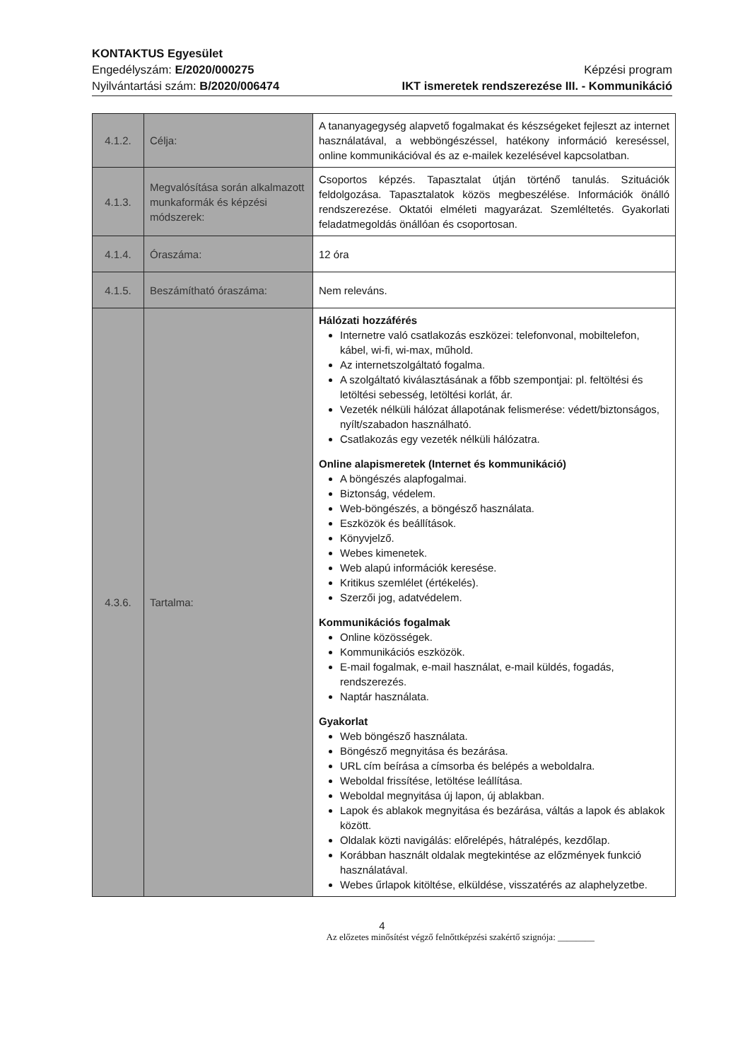KONTAKTUS Egyesület
Engedélyszám: E/2020/000275
Nyilvántartási szám: B/2020/006474
Képzési program
IKT ismeretek rendszerezése III. - Kommunikáció
| 4.1.2. | Célja: | A tananyagegység alapvető fogalmakat és készségeket fejleszt az internet használatával, a webböngészéssel, hatékony információ kereséssel, online kommunikációval és az e-mailek kezelésével kapcsolatban. |
| 4.1.3. | Megvalósítása során alkalmazott munkaformák és képzési módszerek: | Csoportos képzés. Tapasztalat útján történő tanulás. Szituációk feldolgozása. Tapasztalatok közös megbeszélése. Információk önálló rendszerezése. Oktatói elméleti magyarázat. Szemléltetés. Gyakorlati feladatmegoldás önállóan és csoportosan. |
| 4.1.4. | Óraszáma: | 12 óra |
| 4.1.5. | Beszámítható óraszáma: | Nem releváns. |
| 4.3.6. | Tartalma: | Hálózati hozzáférés Internetre való csatlakozás eszközei: telefonvonal, mobiltelefon, kábel, wi-fi, wi-max, műhold. Az internetszolgáltató fogalma. A szolgáltató kiválasztásának a főbb szempontjai: pl. feltöltési és letöltési sebesség, letöltési korlát, ár. Vezeték nélküli hálózat állapotának felismerése: védett/biztonságos, nyílt/szabadon használható. Csatlakozás egy vezeték nélküli hálózatra. Online alapismeretek (Internet és kommunikáció) A böngészés alapfogalmai. Biztonság, védelem. Web-böngészés, a böngésző használata. Eszközök és beállítások. Könyvjelző. Webes kimenetek. Web alapú információk keresése. Kritikus szemlélet (értékelés). Szerzői jog, adatvédelem. Kommunikációs fogalmak Online közösségek. Kommunikációs eszközök. E-mail fogalmak, e-mail használat, e-mail küldés, fogadás, rendszerezés. Naptár használata. Gyakorlat Web böngésző használata. Böngésző megnyitása és bezárása. URL cím beírása a címsorba és belépés a weboldalra. Weboldal frissítése, letöltése leállítása. Weboldal megnyitása új lapon, új ablakban. Lapok és ablakok megnyitása és bezárása, váltás a lapok és ablakok között. Oldalak közti navigálás: előrelépés, hátralépés, kezdőlap. Korábban használt oldalak megtekintése az előzmények funkció használatával. Webes űrlapok kitöltése, elküldése, visszatérés az alaphelyzetbe. |
4
Az előzetes minősítést végző felnőttképzési szakértő szignója: ________